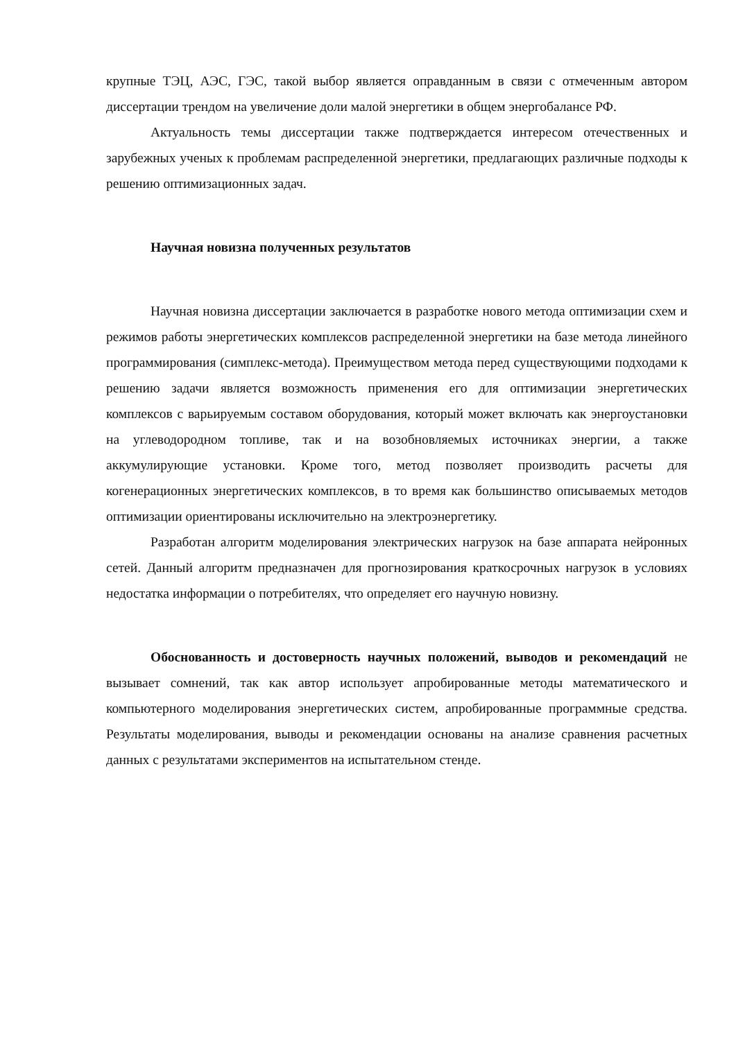крупные ТЭЦ, АЭС, ГЭС, такой выбор является оправданным в связи с отмеченным автором диссертации трендом на увеличение доли малой энергетики в общем энергобалансе РФ.
Актуальность темы диссертации также подтверждается интересом отечественных и зарубежных ученых к проблемам распределенной энергетики, предлагающих различные подходы к решению оптимизационных задач.
Научная новизна полученных результатов
Научная новизна диссертации заключается в разработке нового метода оптимизации схем и режимов работы энергетических комплексов распределенной энергетики на базе метода линейного программирования (симплекс-метода). Преимуществом метода перед существующими подходами к решению задачи является возможность применения его для оптимизации энергетических комплексов с варьируемым составом оборудования, который может включать как энергоустановки на углеводородном топливе, так и на возобновляемых источниках энергии, а также аккумулирующие установки. Кроме того, метод позволяет производить расчеты для когенерационных энергетических комплексов, в то время как большинство описываемых методов оптимизации ориентированы исключительно на электроэнергетику.
Разработан алгоритм моделирования электрических нагрузок на базе аппарата нейронных сетей. Данный алгоритм предназначен для прогнозирования краткосрочных нагрузок в условиях недостатка информации о потребителях, что определяет его научную новизну.
Обоснованность и достоверность научных положений, выводов и рекомендаций не вызывает сомнений, так как автор использует апробированные методы математического и компьютерного моделирования энергетических систем, апробированные программные средства. Результаты моделирования, выводы и рекомендации основаны на анализе сравнения расчетных данных с результатами экспериментов на испытательном стенде.